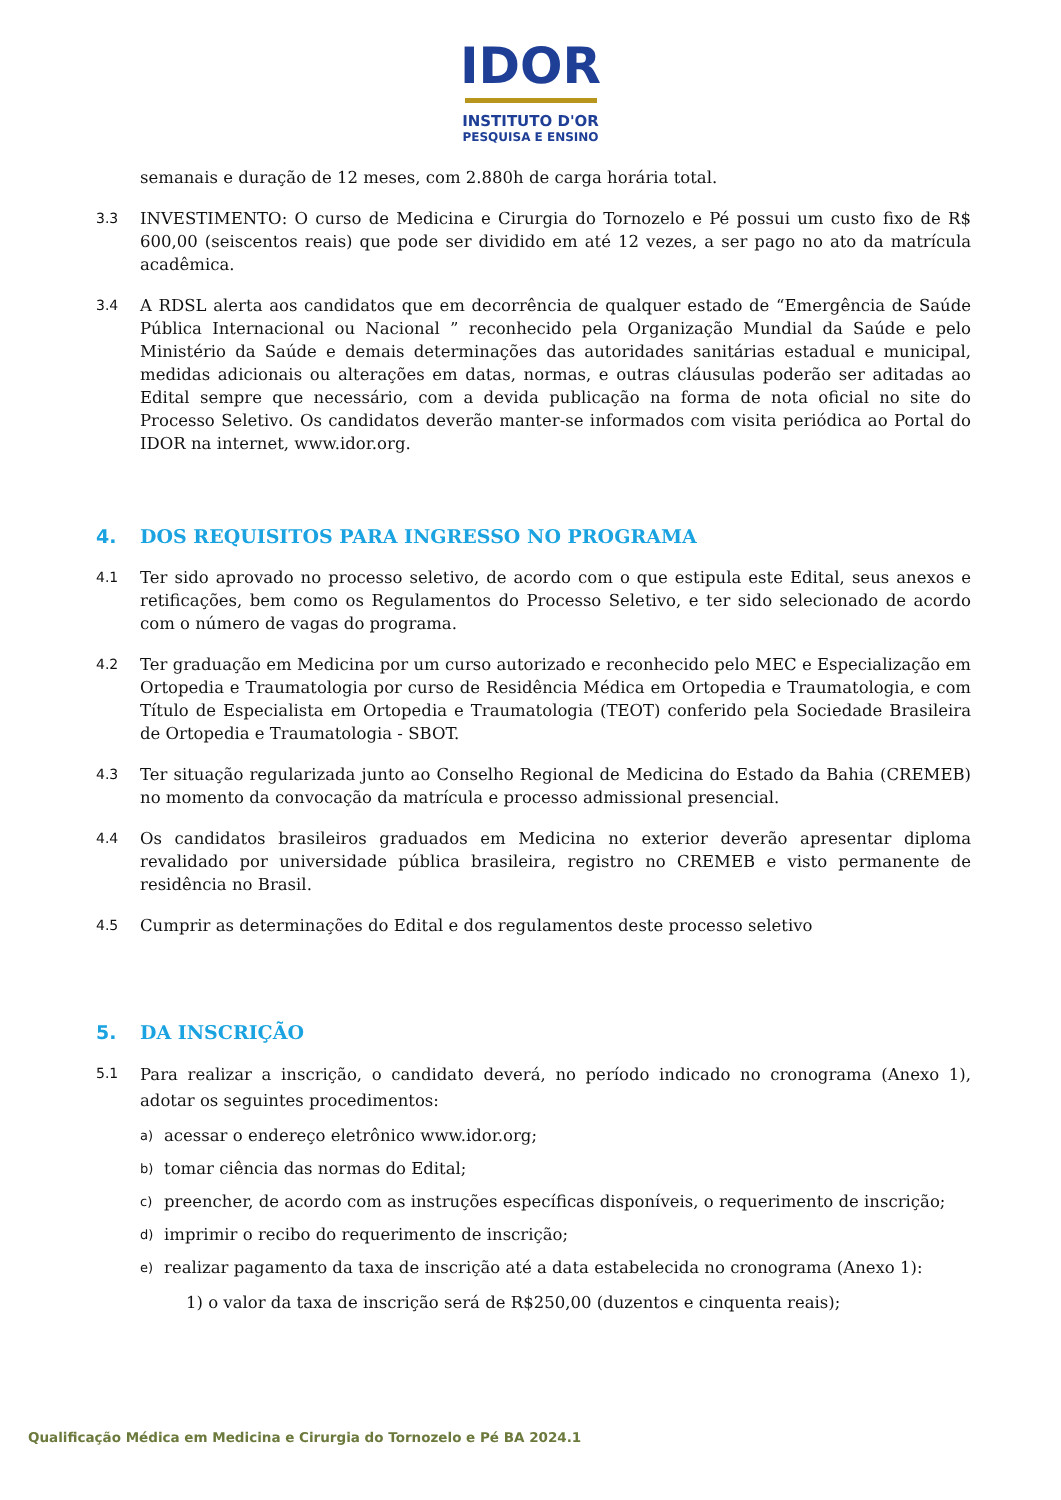IDOR
INSTITUTO D'OR
PESQUISA E ENSINO
semanais e duração de 12 meses, com 2.880h de carga horária total.
3.3
INVESTIMENTO: O curso de Medicina e Cirurgia do Tornozelo e Pé possui um custo fixo de R$ 600,00 (seiscentos reais) que pode ser dividido em até 12 vezes, a ser pago no ato da matrícula acadêmica.
3.4
A RDSL alerta aos candidatos que em decorrência de qualquer estado de “Emergência de Saúde Pública Internacional ou Nacional ” reconhecido pela Organização Mundial da Saúde e pelo Ministério da Saúde e demais determinações das autoridades sanitárias estadual e municipal, medidas adicionais ou alterações em datas, normas, e outras cláusulas poderão ser aditadas ao Edital sempre que necessário, com a devida publicação na forma de nota oficial no site do Processo Seletivo. Os candidatos deverão manter-se informados com visita periódica ao Portal do IDOR na internet, www.idor.org.
4. DOS REQUISITOS PARA INGRESSO NO PROGRAMA
4.1
Ter sido aprovado no processo seletivo, de acordo com o que estipula este Edital, seus anexos e retificações, bem como os Regulamentos do Processo Seletivo, e ter sido selecionado de acordo com o número de vagas do programa.
4.2
Ter graduação em Medicina por um curso autorizado e reconhecido pelo MEC e Especialização em Ortopedia e Traumatologia por curso de Residência Médica em Ortopedia e Traumatologia, e com Título de Especialista em Ortopedia e Traumatologia (TEOT) conferido pela Sociedade Brasileira de Ortopedia e Traumatologia - SBOT.
4.3
Ter situação regularizada junto ao Conselho Regional de Medicina do Estado da Bahia (CREMEB) no momento da convocação da matrícula e processo admissional presencial.
4.4
Os candidatos brasileiros graduados em Medicina no exterior deverão apresentar diploma revalidado por universidade pública brasileira, registro no CREMEB e visto permanente de residência no Brasil.
4.5
Cumprir as determinações do Edital e dos regulamentos deste processo seletivo
5. DA INSCRIÇÃO
5.1
Para realizar a inscrição, o candidato deverá, no período indicado no cronograma (Anexo 1), adotar os seguintes procedimentos:
a) acessar o endereço eletrônico www.idor.org;
b) tomar ciência das normas do Edital;
c) preencher, de acordo com as instruções específicas disponíveis, o requerimento de inscrição;
d) imprimir o recibo do requerimento de inscrição;
e) realizar pagamento da taxa de inscrição até a data estabelecida no cronograma (Anexo 1):
1) o valor da taxa de inscrição será de R$250,00 (duzentos e cinquenta reais);
Qualificação Médica em Medicina e Cirurgia do Tornozelo e Pé BA 2024.1